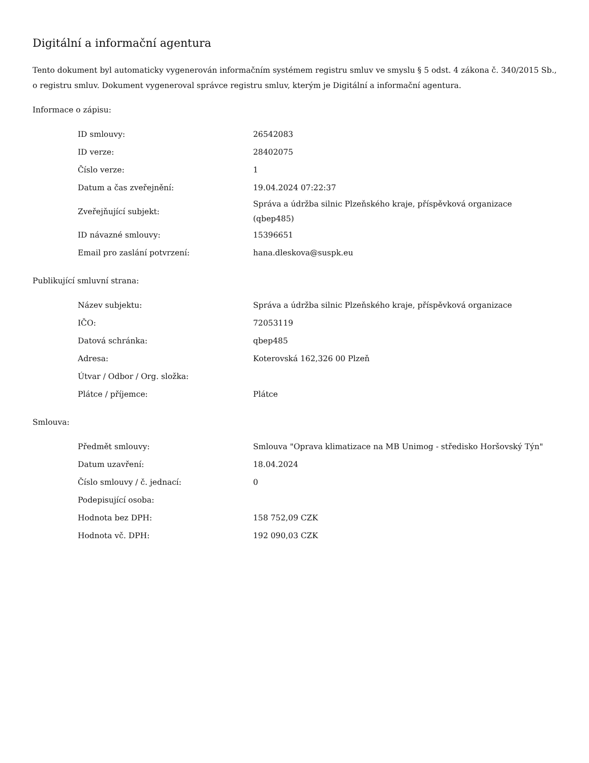Digitální a informační agentura
Tento dokument byl automaticky vygenerován informačním systémem registru smluv ve smyslu § 5 odst. 4 zákona č. 340/2015 Sb., o registru smluv. Dokument vygeneroval správce registru smluv, kterým je Digitální a informační agentura.
Informace o zápisu:
| ID smlouvy: | 26542083 |
| ID verze: | 28402075 |
| Číslo verze: | 1 |
| Datum a čas zveřejnění: | 19.04.2024 07:22:37 |
| Zveřejňující subjekt: | Správa a údržba silnic Plzeňského kraje, příspěvková organizace (qbep485) |
| ID návazné smlouvy: | 15396651 |
| Email pro zaslání potvrzení: | hana.dleskova@suspk.eu |
Publikující smluvní strana:
| Název subjektu: | Správa a údržba silnic Plzeňského kraje, příspěvková organizace |
| IČO: | 72053119 |
| Datová schránka: | qbep485 |
| Adresa: | Koterovská 162,326 00 Plzeň |
| Útvar / Odbor / Org. složka: | |
| Plátce / příjemce: | Plátce |
Smlouva:
| Předmět smlouvy: | Smlouva "Oprava klimatizace na MB Unimog - středisko Horšovský Týn" |
| Datum uzavření: | 18.04.2024 |
| Číslo smlouvy / č. jednací: | 0 |
| Podepisující osoba: | |
| Hodnota bez DPH: | 158 752,09 CZK |
| Hodnota vč. DPH: | 192 090,03 CZK |